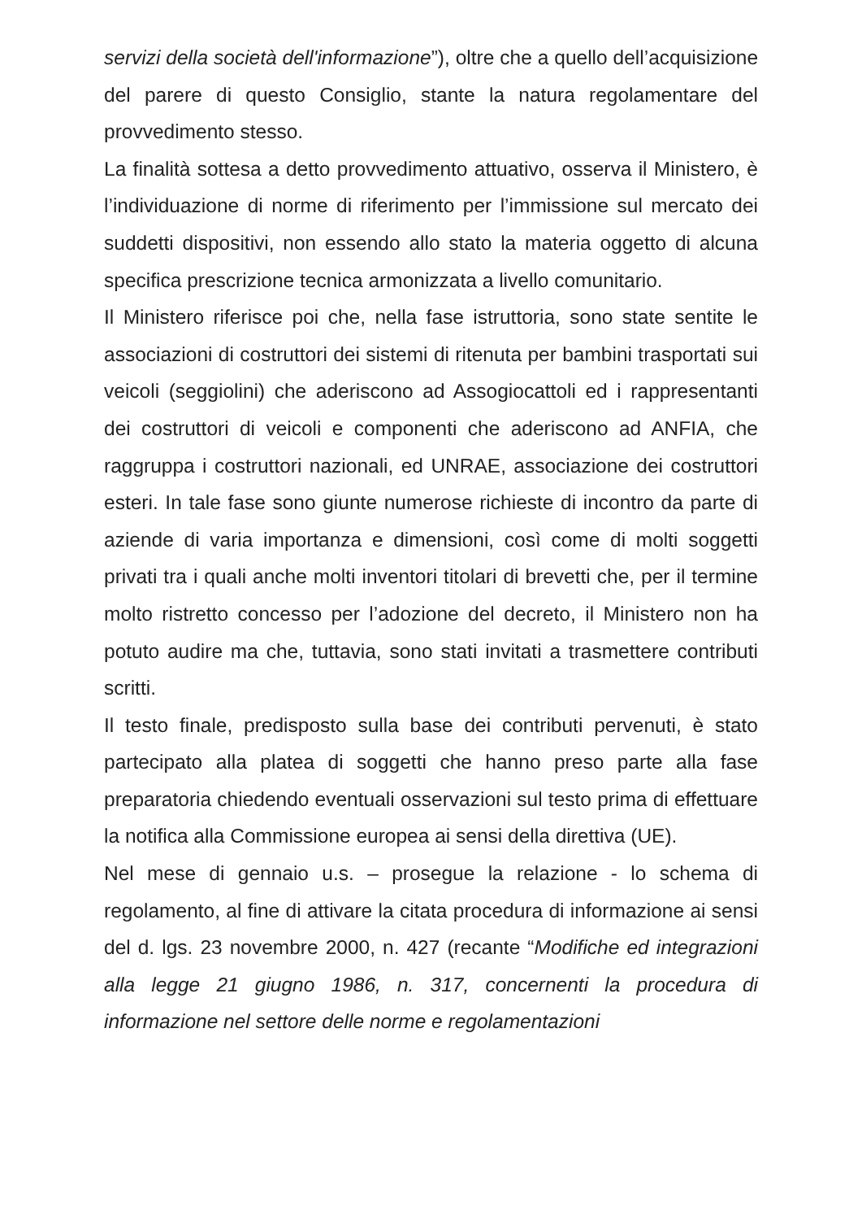servizi della società dell'informazione”), oltre che a quello dell’acquisizione del parere di questo Consiglio, stante la natura regolamentare del provvedimento stesso.
La finalità sottesa a detto provvedimento attuativo, osserva il Ministero, è l’individuazione di norme di riferimento per l’immissione sul mercato dei suddetti dispositivi, non essendo allo stato la materia oggetto di alcuna specifica prescrizione tecnica armonizzata a livello comunitario.
Il Ministero riferisce poi che, nella fase istruttoria, sono state sentite le associazioni di costruttori dei sistemi di ritenuta per bambini trasportati sui veicoli (seggiolini) che aderiscono ad Assogiocattoli ed i rappresentanti dei costruttori di veicoli e componenti che aderiscono ad ANFIA, che raggruppa i costruttori nazionali, ed UNRAE, associazione dei costruttori esteri. In tale fase sono giunte numerose richieste di incontro da parte di aziende di varia importanza e dimensioni, così come di molti soggetti privati tra i quali anche molti inventori titolari di brevetti che, per il termine molto ristretto concesso per l’adozione del decreto, il Ministero non ha potuto audire ma che, tuttavia, sono stati invitati a trasmettere contributi scritti.
Il testo finale, predisposto sulla base dei contributi pervenuti, è stato partecipato alla platea di soggetti che hanno preso parte alla fase preparatoria chiedendo eventuali osservazioni sul testo prima di effettuare la notifica alla Commissione europea ai sensi della direttiva (UE).
Nel mese di gennaio u.s. – prosegue la relazione - lo schema di regolamento, al fine di attivare la citata procedura di informazione ai sensi del d. lgs. 23 novembre 2000, n. 427 (recante “Modifiche ed integrazioni alla legge 21 giugno 1986, n. 317, concernenti la procedura di informazione nel settore delle norme e regolamentazioni